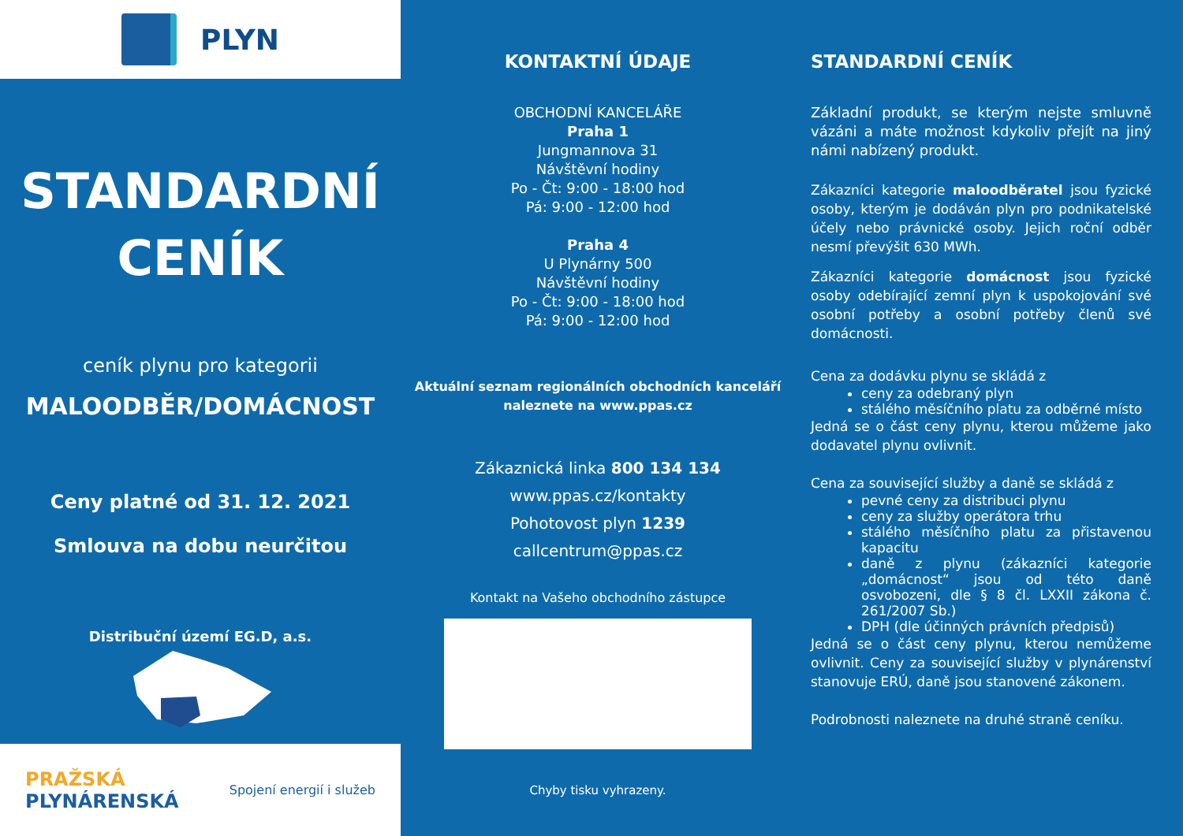PLYN
STANDARDNÍ
CENÍK
ceník plynu pro kategorii
MALOODBĚR/DOMÁCNOST
Ceny platné od 31. 12. 2021
Smlouva na dobu neurčitou
Distribuční území EG.D, a.s.
PRAŽSKÁ
PLYNÁRENSKÁ
Spojení energií i služeb
KONTAKTNÍ ÚDAJE
OBCHODNÍ KANCELÁŘE
Praha 1
Jungmannova 31
Návštěvní hodiny
Po - Čt: 9:00 - 18:00 hod
Pá: 9:00 - 12:00 hod
Praha 4
U Plynárny 500
Návštěvní hodiny
Po - Čt: 9:00 - 18:00 hod
Pá: 9:00 - 12:00 hod
Aktuální seznam regionálních obchodních kanceláří naleznete na www.ppas.cz
Zákaznická linka 800 134 134
www.ppas.cz/kontakty
Pohotovost plyn 1239
callcentrum@ppas.cz
Kontakt na Vašeho obchodního zástupce
Chyby tisku vyhrazeny.
STANDARDNÍ CENÍK
Základní produkt, se kterým nejste smluvně vázáni a máte možnost kdykoliv přejít na jiný námi nabízený produkt.
Zákazníci kategorie maloodběratel jsou fyzické osoby, kterým je dodáván plyn pro podnikatelské účely nebo právnické osoby. Jejich roční odběr nesmí převýšit 630 MWh.
Zákazníci kategorie domácnost jsou fyzické osoby odebírající zemní plyn k uspokojování své osobní potřeby a osobní potřeby členů své domácnosti.
Cena za dodávku plynu se skládá z
ceny za odebraný plyn
stálého měsíčního platu za odběrné místo
Jedná se o část ceny plynu, kterou můžeme jako dodavatel plynu ovlivnit.
Cena za související služby a daně se skládá z
pevné ceny za distribuci plynu
ceny za služby operátora trhu
stálého měsíčního platu za přistavenou kapacitu
daně z plynu (zákazníci kategorie „domácnost“ jsou od této daně osvobozeni, dle § 8 čl. LXXII zákona č. 261/2007 Sb.)
DPH (dle účinných právních předpisů)
Jedná se o část ceny plynu, kterou nemůžeme ovlivnit. Ceny za související služby v plynárenství stanovuje ERÚ, daně jsou stanovené zákonem.
Podrobnosti naleznete na druhé straně ceníku.